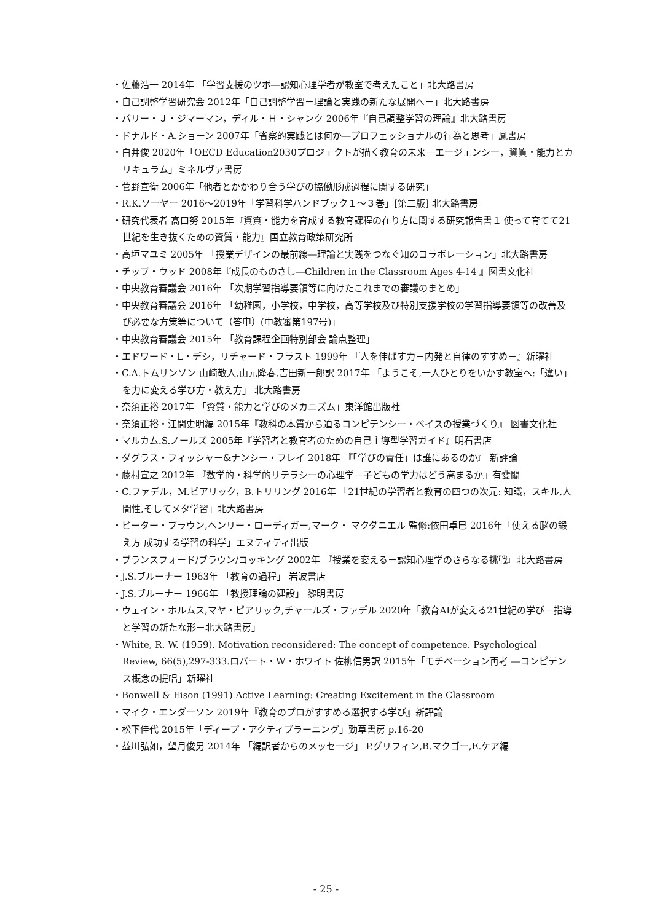・佐藤浩一 2014年 「学習支援のツボ―認知心理学者が教室で考えたこと」北大路書房
・自己調整学習研究会 2012年「自己調整学習－理論と実践の新たな展開へ－」北大路書房
・バリー・Ｊ・ジマーマン，ディル・Ｈ・シャンク 2006年『自己調整学習の理論』北大路書房
・ドナルド・A.ショーン 2007年「省察的実践とは何か―プロフェッショナルの行為と思考」鳳書房
・白井俊 2020年「OECD Education2030プロジェクトが描く教育の未来－エージェンシー，資質・能力とカリキュラム」ミネルヴァ書房
・菅野宣衛 2006年「他者とかかわり合う学びの協働形成過程に関する研究」
・R.K.ソーヤー 2016～2019年「学習科学ハンドブック１～３巻」[第二版] 北大路書房
・研究代表者 髙口努 2015年『資質・能力を育成する教育課程の在り方に関する研究報告書１ 使って育てて21世紀を生き抜くための資質・能力』国立教育政策研究所
・高垣マユミ 2005年 「授業デザインの最前線―理論と実践をつなぐ知のコラボレーション」北大路書房
・チップ・ウッド 2008年『成長のものさし―Children in the Classroom Ages 4‐14 』図書文化社
・中央教育審議会 2016年 「次期学習指導要領等に向けたこれまでの審議のまとめ」
・中央教育審議会 2016年 「幼稚園，小学校，中学校，高等学校及び特別支援学校の学習指導要領等の改善及び必要な方策等について（答申）(中教審第197号)」
・中央教育審議会 2015年 「教育課程企画特別部会 論点整理」
・エドワード・L・デシ，リチャード・フラスト 1999年 『人を伸ばす力－内発と自律のすすめ－』新曜社
・C.A.トムリンソン 山崎敬人,山元隆春,吉田新一郎訳 2017年 「ようこそ,一人ひとりをいかす教室へ:「違い」を力に変える学び方・教え方」 北大路書房
・奈須正裕 2017年 「資質・能力と学びのメカニズム」東洋館出版社
・奈須正裕・江間史明編 2015年『教科の本質から迫るコンピテンシー・ベイスの授業づくり』 図書文化社
・マルカム.S.ノールズ 2005年『学習者と教育者のための自己主導型学習ガイド』明石書店
・ダグラス・フィッシャー&ナンシー・フレイ 2018年 『「学びの責任」は誰にあるのか』 新評論
・藤村宣之 2012年 『数学的・科学的リテラシーの心理学－子どもの学力はどう高まるか』有斐閣
・C.ファデル，M.ビアリック，B.トリリング 2016年 「21世紀の学習者と教育の四つの次元: 知識，スキル,人間性,そしてメタ学習」北大路書房
・ピーター・ブラウン,ヘンリー・ローディガー,マーク・ マクダニエル 監修:依田卓巳 2016年「使える脳の鍛え方 成功する学習の科学」エヌティティ出版
・ブランスフォード/ブラウン/コッキング 2002年 『授業を変える－認知心理学のさらなる挑戦』北大路書房
・J.S.ブルーナー 1963年 「教育の過程」 岩波書店
・J.S.ブルーナー 1966年 「教授理論の建設」 黎明書房
・ウェイン・ホルムス,マヤ・ピアリック,チャールズ・ファデル 2020年「教育AIが変える21世紀の学び－指導と学習の新たな形－北大路書房」
・White, R. W. (1959). Motivation reconsidered: The concept of competence. Psychological Review, 66(5),297-333.ロバート・W・ホワイト 佐柳信男訳 2015年「モチベーション再考 ―コンピテンス概念の提唱」新曜社
・Bonwell & Eison (1991) Active Learning: Creating Excitement in the Classroom
・マイク・エンダーソン 2019年『教育のプロがすすめる選択する学び』新評論
・松下佳代 2015年「ディープ・アクティブラーニング」勁草書房 p.16-20
・益川弘如，望月俊男 2014年 「編訳者からのメッセージ」 P.グリフィン,B.マクゴー,E.ケア編
- 25 -